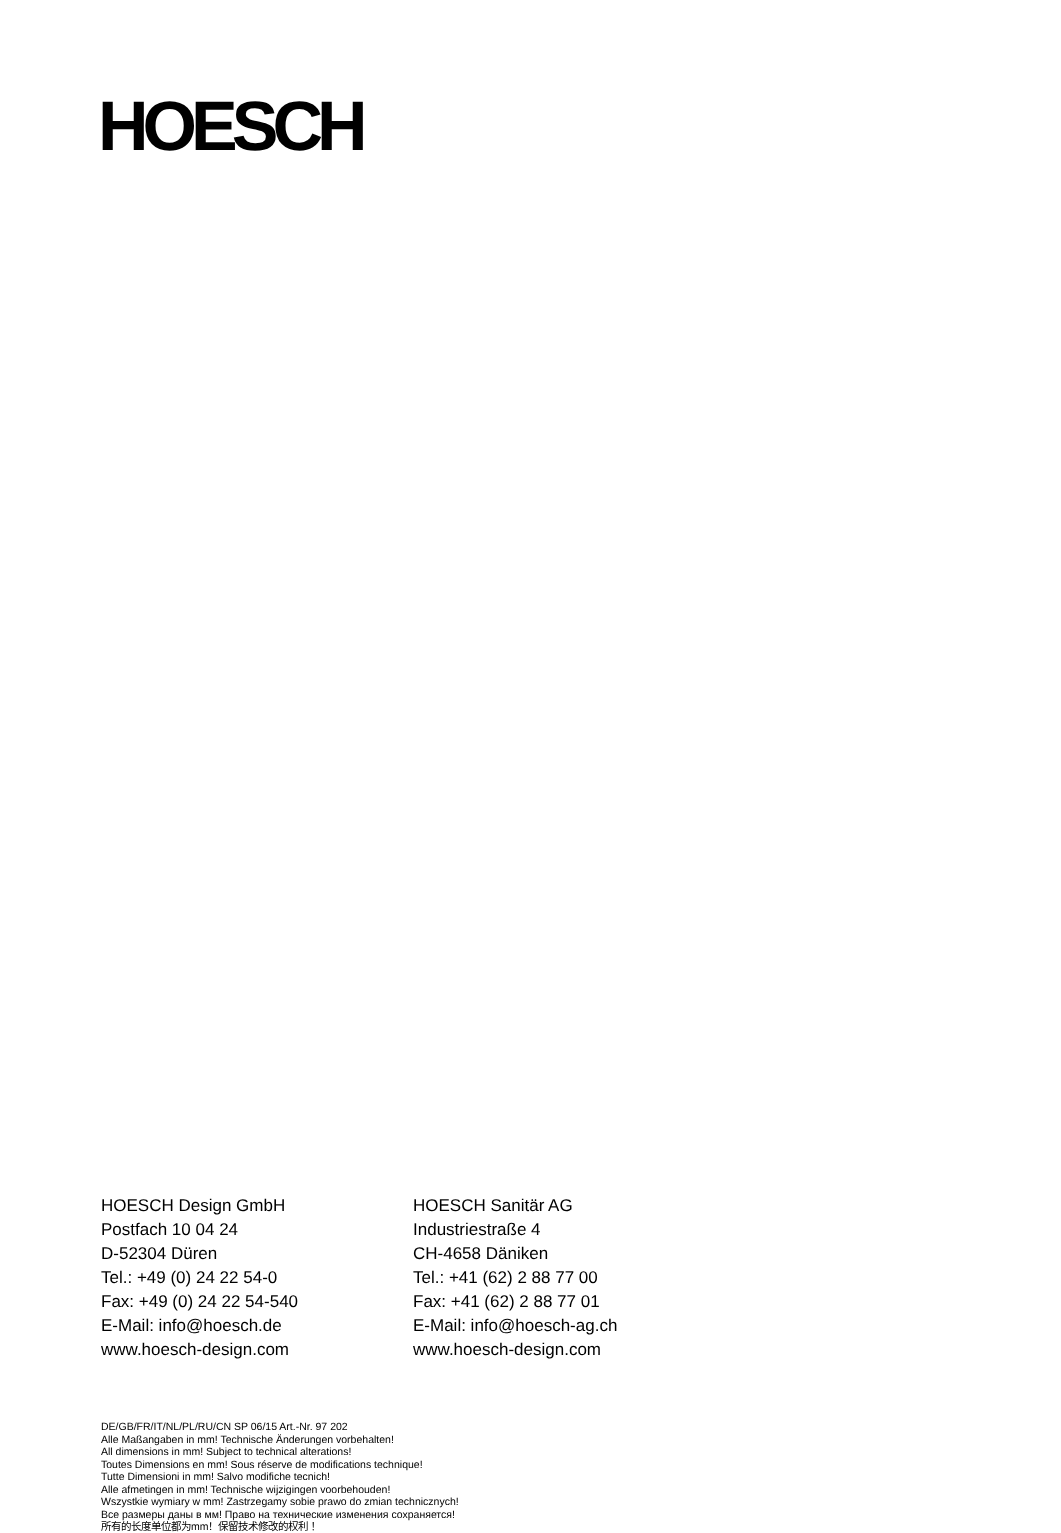HOESCH
HOESCH Design GmbH
Postfach 10 04 24
D-52304 Düren
Tel.: +49 (0) 24 22 54-0
Fax: +49 (0) 24 22 54-540
E-Mail: info@hoesch.de
www.hoesch-design.com
HOESCH Sanitär AG
Industriestraße 4
CH-4658 Däniken
Tel.: +41 (62) 2 88 77 00
Fax: +41 (62) 2 88 77 01
E-Mail: info@hoesch-ag.ch
www.hoesch-design.com
DE/GB/FR/IT/NL/PL/RU/CN SP 06/15 Art.-Nr. 97 202
Alle Maßangaben in mm! Technische Änderungen vorbehalten!
All dimensions in mm! Subject to technical alterations!
Toutes Dimensions en mm! Sous réserve de modifications technique!
Tutte Dimensioni in mm! Salvo modifiche tecnich!
Alle afmetingen in mm! Technische wijzigingen voorbehouden!
Wszystkie wymiary w mm! Zastrzegamy sobie prawo do zmian technicznych!
Все размеры даны в мм! Право на технические изменения сохраняется!
所有的长度单位都为mm！保留技术修改的权利！